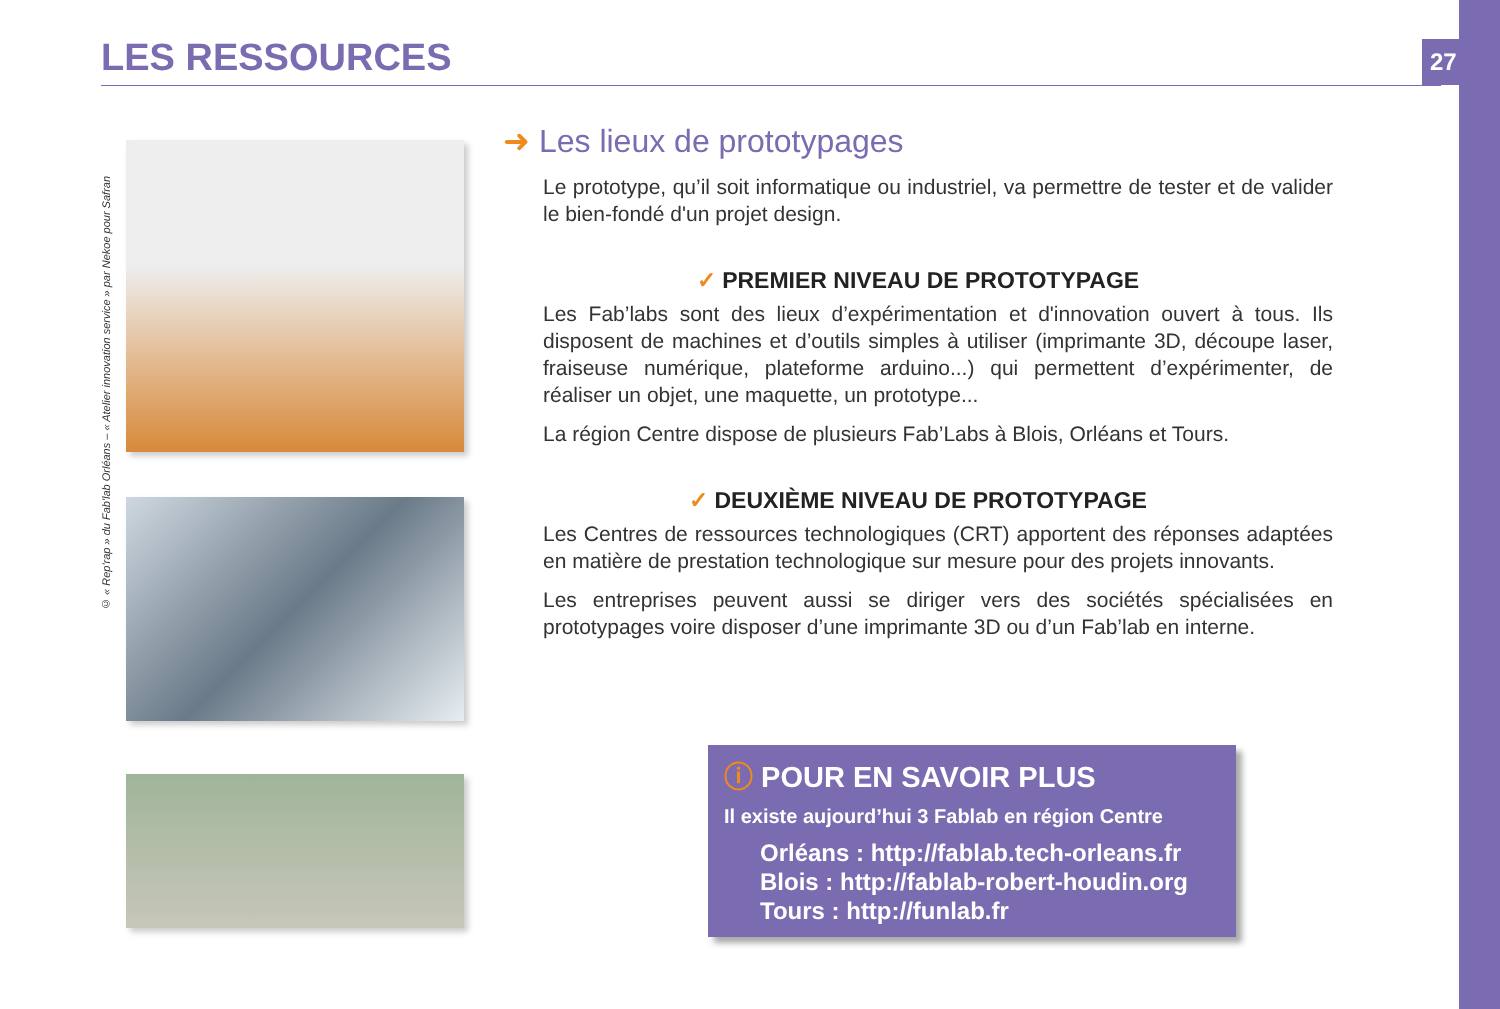27 LES RESSOURCES
© « Rep'rap » du Fab'lab Orléans – « Atelier innovation service » par Nekoe pour Safran
➜ Les lieux de prototypages
Le prototype, qu’il soit informatique ou industriel, va permettre de tester et de valider le bien-fondé d'un projet design.
✓ PREMIER NIVEAU DE PROTOTYPAGE
Les Fab’labs sont des lieux d’expérimentation et d'innovation ouvert à tous. Ils disposent de machines et d’outils simples à utiliser (imprimante 3D, découpe laser, fraiseuse numérique, plateforme arduino...) qui permettent d’expérimenter, de réaliser un objet, une maquette, un prototype...
La région Centre dispose de plusieurs Fab’Labs à Blois, Orléans et Tours.
✓ DEUXIÈME NIVEAU DE PROTOTYPAGE
Les Centres de ressources technologiques (CRT) apportent des réponses adaptées en matière de prestation technologique sur mesure pour des projets innovants.
Les entreprises peuvent aussi se diriger vers des sociétés spécialisées en prototypages voire disposer d’une imprimante 3D ou d’un Fab’lab en interne.
ⓘ POUR EN SAVOIR PLUS
Il existe aujourd’hui 3 Fablab en région Centre
Orléans : http://fablab.tech-orleans.fr
Blois : http://fablab-robert-houdin.org
Tours : http://funlab.fr